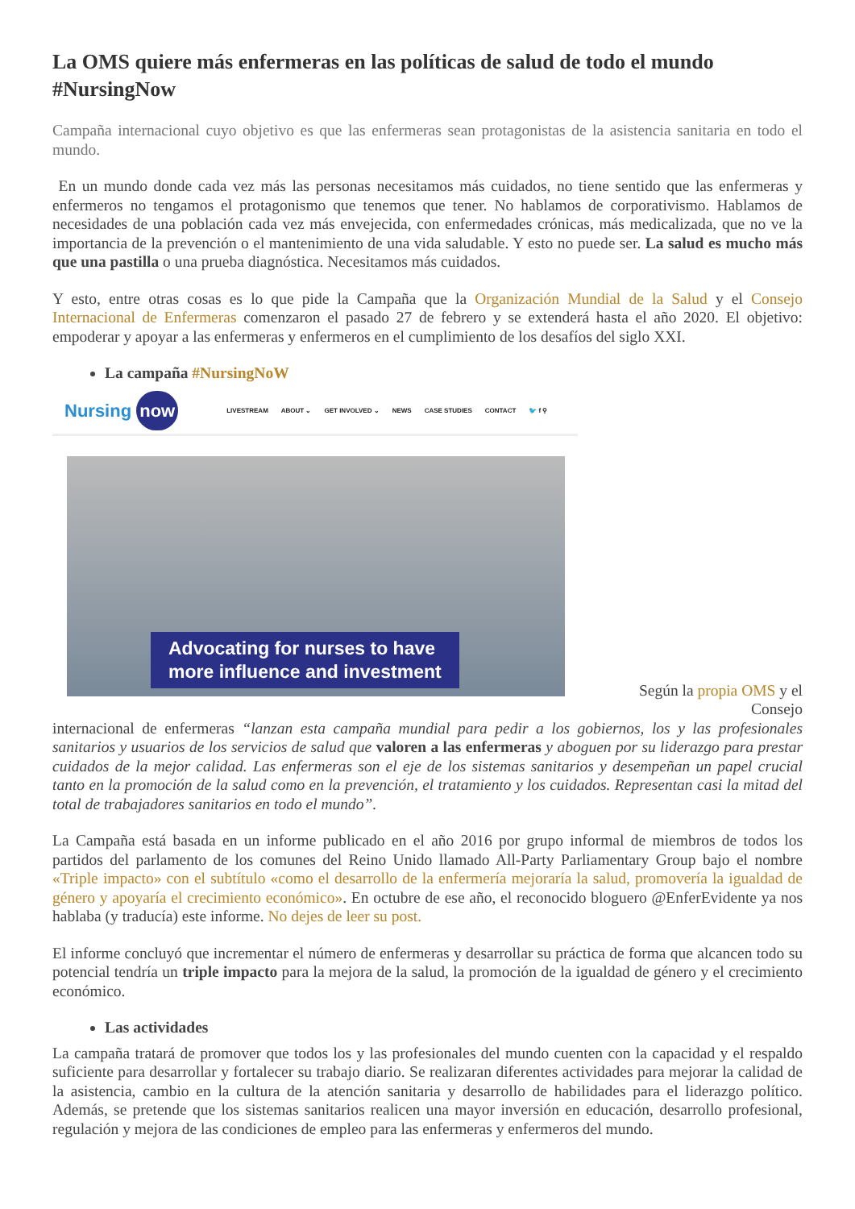La OMS quiere más enfermeras en las políticas de salud de todo el mundo #NursingNow
Campaña internacional cuyo objetivo es que las enfermeras sean protagonistas de la asistencia sanitaria en todo el mundo.
En un mundo donde cada vez más las personas necesitamos más cuidados, no tiene sentido que las enfermeras y enfermeros no tengamos el protagonismo que tenemos que tener. No hablamos de corporativismo. Hablamos de necesidades de una población cada vez más envejecida, con enfermedades crónicas, más medicalizada, que no ve la importancia de la prevención o el mantenimiento de una vida saludable. Y esto no puede ser. La salud es mucho más que una pastilla o una prueba diagnóstica. Necesitamos más cuidados.
Y esto, entre otras cosas es lo que pide la Campaña que la Organización Mundial de la Salud y el Consejo Internacional de Enfermeras comenzaron el pasado 27 de febrero y se extenderá hasta el año 2020. El objetivo: empoderar y apoyar a las enfermeras y enfermeros en el cumplimiento de los desafíos del siglo XXI.
La campaña #NursingNoW
Nursing now
LIVESTREAM ABOUT ⌄ GET INVOLVED ⌄ NEWS CASE STUDIES CONTACT 🐦 f ⚲
Advocating for nurses to have
more influence and investment
Según la propia OMS y el Consejo
internacional de enfermeras “lanzan esta campaña mundial para pedir a los gobiernos, los y las profesionales sanitarios y usuarios de los servicios de salud que valoren a las enfermeras y aboguen por su liderazgo para prestar cuidados de la mejor calidad. Las enfermeras son el eje de los sistemas sanitarios y desempeñan un papel crucial tanto en la promoción de la salud como en la prevención, el tratamiento y los cuidados. Representan casi la mitad del total de trabajadores sanitarios en todo el mundo”.
La Campaña está basada en un informe publicado en el año 2016 por grupo informal de miembros de todos los partidos del parlamento de los comunes del Reino Unido llamado All-Party Parliamentary Group bajo el nombre «Triple impacto» con el subtítulo «como el desarrollo de la enfermería mejoraría la salud, promovería la igualdad de género y apoyaría el crecimiento económico». En octubre de ese año, el reconocido bloguero @EnferEvidente ya nos hablaba (y traducía) este informe. No dejes de leer su post.
El informe concluyó que incrementar el número de enfermeras y desarrollar su práctica de forma que alcancen todo su potencial tendría un triple impacto para la mejora de la salud, la promoción de la igualdad de género y el crecimiento económico.
Las actividades
La campaña tratará de promover que todos los y las profesionales del mundo cuenten con la capacidad y el respaldo suficiente para desarrollar y fortalecer su trabajo diario. Se realizaran diferentes actividades para mejorar la calidad de la asistencia, cambio en la cultura de la atención sanitaria y desarrollo de habilidades para el liderazgo político. Además, se pretende que los sistemas sanitarios realicen una mayor inversión en educación, desarrollo profesional, regulación y mejora de las condiciones de empleo para las enfermeras y enfermeros del mundo.